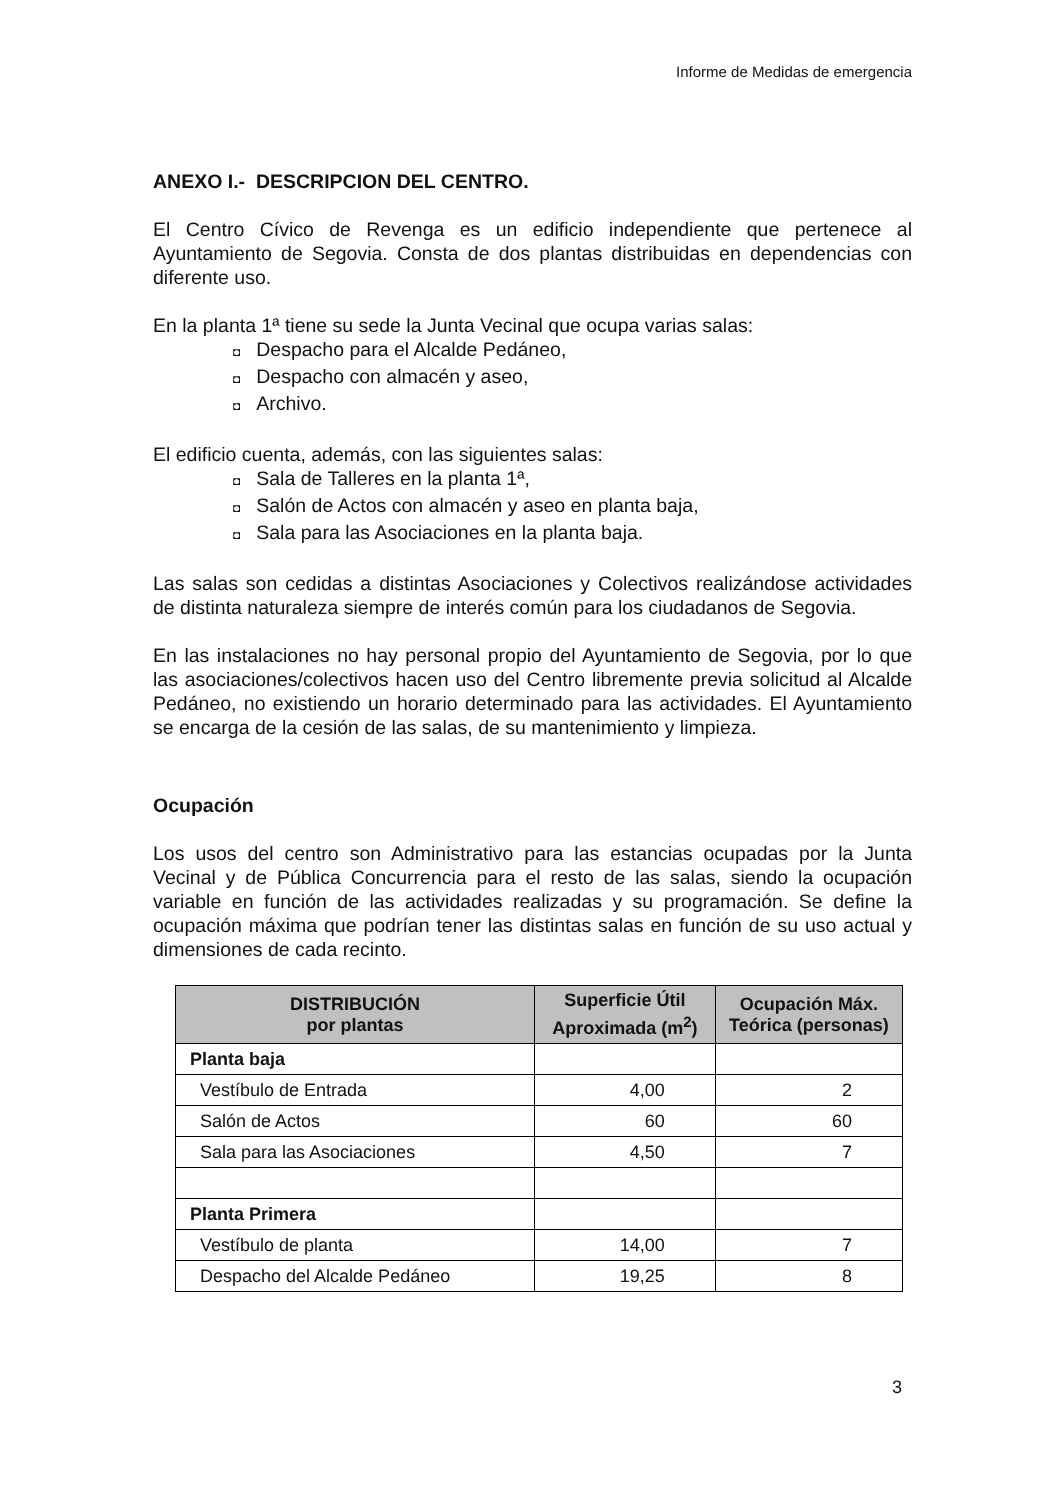Informe de Medidas de emergencia
ANEXO I.- DESCRIPCION DEL CENTRO.
El Centro Cívico de Revenga es un edificio independiente que pertenece al Ayuntamiento de Segovia. Consta de dos plantas distribuidas en dependencias con diferente uso.
En la planta 1ª tiene su sede la Junta Vecinal que ocupa varias salas:
◘ Despacho para el Alcalde Pedáneo,
◘ Despacho con almacén y aseo,
◘ Archivo.
El edificio cuenta, además, con las siguientes salas:
◘ Sala de Talleres en la planta 1ª,
◘ Salón de Actos con almacén y aseo en planta baja,
◘ Sala para las Asociaciones en la planta baja.
Las salas son cedidas a distintas Asociaciones y Colectivos realizándose actividades de distinta naturaleza siempre de interés común para los ciudadanos de Segovia.
En las instalaciones no hay personal propio del Ayuntamiento de Segovia, por lo que las asociaciones/colectivos hacen uso del Centro libremente previa solicitud al Alcalde Pedáneo, no existiendo un horario determinado para las actividades. El Ayuntamiento se encarga de la cesión de las salas, de su mantenimiento y limpieza.
Ocupación
Los usos del centro son Administrativo para las estancias ocupadas por la Junta Vecinal y de Pública Concurrencia para el resto de las salas, siendo la ocupación variable en función de las actividades realizadas y su programación. Se define la ocupación máxima que podrían tener las distintas salas en función de su uso actual y dimensiones de cada recinto.
| DISTRIBUCIÓN por plantas | Superficie Útil Aproximada (m<sup>2</sup>) | Ocupación Máx. Teórica (personas) |
| --- | --- | --- |
| Planta baja | | |
| Vestíbulo de Entrada | 4,00 | 2 |
| Salón de Actos | 60 | 60 |
| Sala para las Asociaciones | 4,50 | 7 |
| Planta Primera | | |
| Vestíbulo de planta | 14,00 | 7 |
| Despacho del Alcalde Pedáneo | 19,25 | 8 |
3